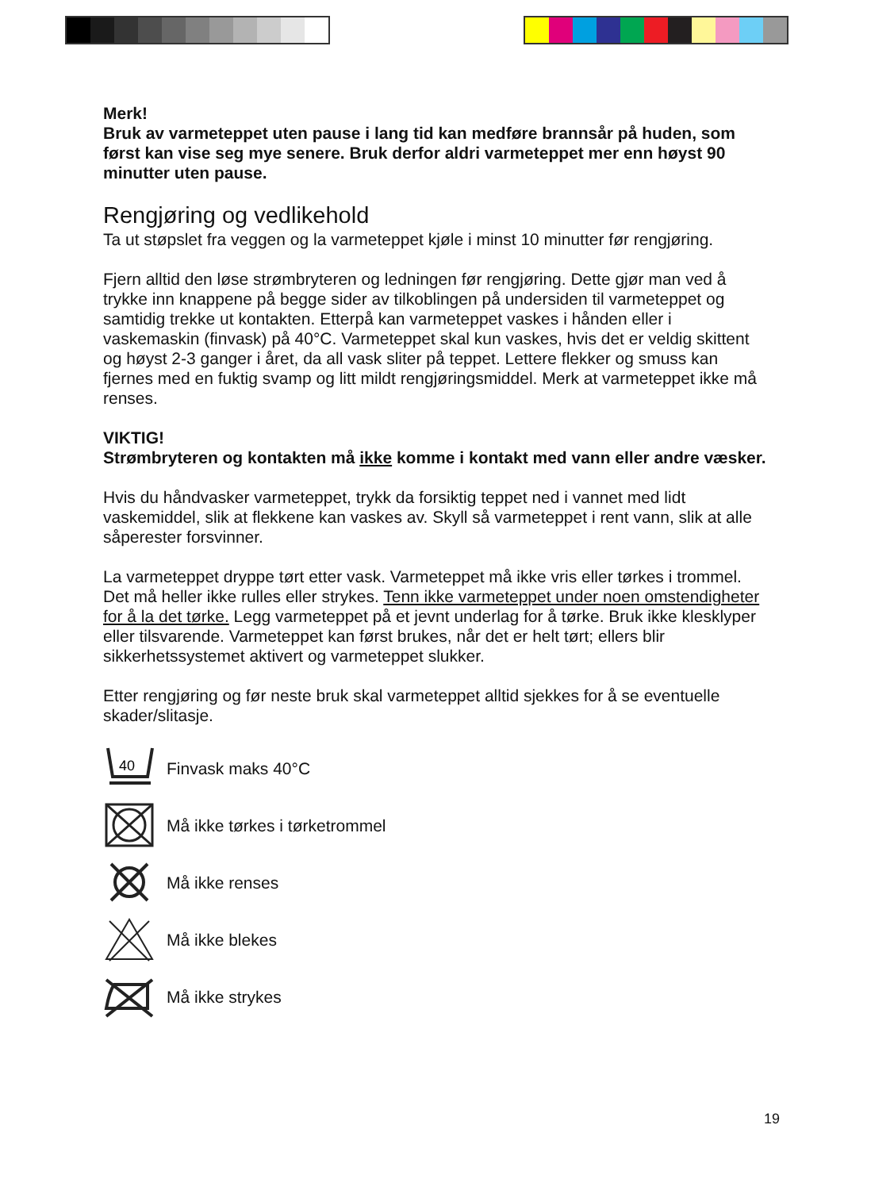Merk!
Bruk av varmeteppet uten pause i lang tid kan medføre brannsår på huden, som først kan vise seg mye senere. Bruk derfor aldri varmeteppet mer enn høyst 90 minutter uten pause.
Rengjøring og vedlikehold
Ta ut støpslet fra veggen og la varmeteppet kjøle i minst 10 minutter før rengjøring.
Fjern alltid den løse strømbryteren og ledningen før rengjøring. Dette gjør man ved å trykke inn knappene på begge sider av tilkoblingen på undersiden til varmeteppet og samtidig trekke ut kontakten. Etterpå kan varmeteppet vaskes i hånden eller i vaskemaskin (finvask) på 40°C. Varmeteppet skal kun vaskes, hvis det er veldig skittent og høyst 2-3 ganger i året, da all vask sliter på teppet. Lettere flekker og smuss kan fjernes med en fuktig svamp og litt mildt rengjøringsmiddel. Merk at varmeteppet ikke må renses.
VIKTIG!
Strømbryteren og kontakten må ikke komme i kontakt med vann eller andre væsker.
Hvis du håndvasker varmeteppet, trykk da forsiktig teppet ned i vannet med lidt vaskemiddel, slik at flekkene kan vaskes av. Skyll så varmeteppet i rent vann, slik at alle såperester forsvinner.
La varmeteppet dryppe tørt etter vask. Varmeteppet må ikke vris eller tørkes i trommel. Det må heller ikke rulles eller strykes. Tenn ikke varmeteppet under noen omstendigheter for å la det tørke. Legg varmeteppet på et jevnt underlag for å tørke. Bruk ikke klesklyper eller tilsvarende. Varmeteppet kan først brukes, når det er helt tørt; ellers blir sikkerhetssystemet aktivert og varmeteppet slukker.
Etter rengjøring og før neste bruk skal varmeteppet alltid sjekkes for å se eventuelle skader/slitasje.
40
Finvask maks 40°C
Må ikke tørkes i tørketrommel
Må ikke renses
Må ikke blekes
Må ikke strykes
19